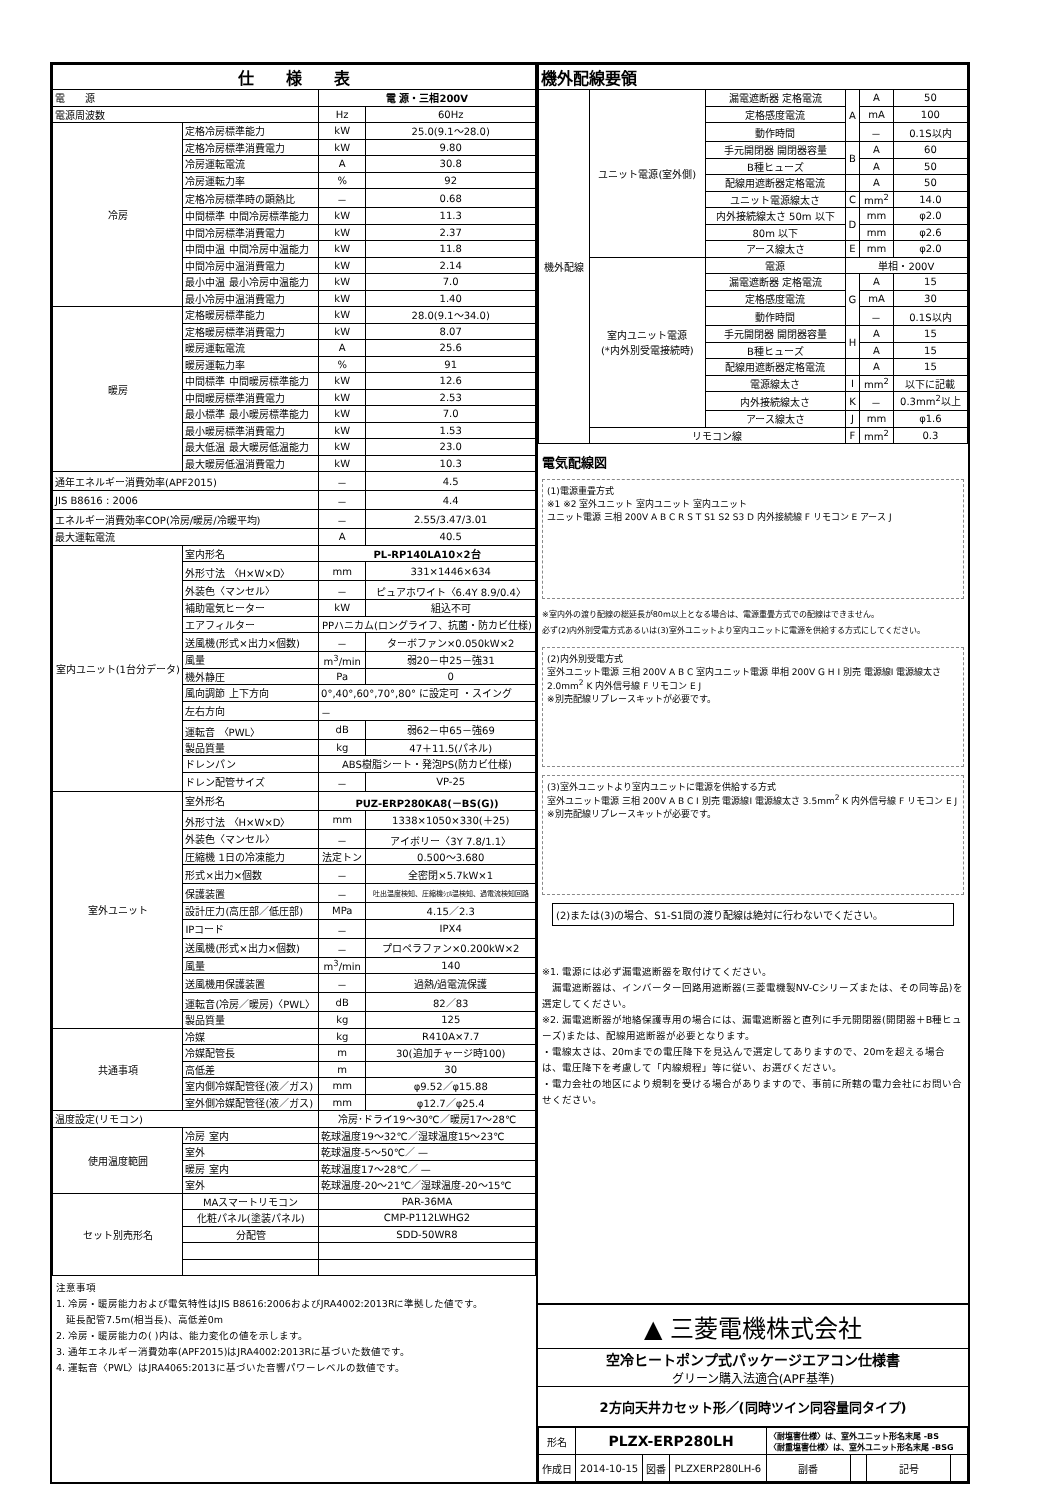| 仕 様 表 | | | |
| --- | --- | --- | --- |
| 電 源 | | 電 源・三相200V | |
| 電源周波数 | | Hz | 60Hz |
| 冷房 | 定格冷房標準能力 | kW | 25.0(9.1～28.0) |
| | 定格冷房標準消費電力 | kW | 9.80 |
| | 冷房運転電流 | A | 30.8 |
| | 冷房運転力率 | % | 92 |
| | 定格冷房標準時の顕熱比 | － | 0.68 |
| | 中間標準 中間冷房標準能力 | kW | 11.3 |
| | 中間冷房標準消費電力 | kW | 2.37 |
| | 中間中温 中間冷房中温能力 | kW | 11.8 |
| | 中間冷房中温消費電力 | kW | 2.14 |
| | 最小中温 最小冷房中温能力 | kW | 7.0 |
| | 最小冷房中温消費電力 | kW | 1.40 |
| 暖房 | 定格暖房標準能力 | kW | 28.0(9.1～34.0) |
| | 定格暖房標準消費電力 | kW | 8.07 |
| | 暖房運転電流 | A | 25.6 |
| | 暖房運転力率 | % | 91 |
| | 中間標準 中間暖房標準能力 | kW | 12.6 |
| | 中間暖房標準消費電力 | kW | 2.53 |
| | 最小標準 最小暖房標準能力 | kW | 7.0 |
| | 最小暖房標準消費電力 | kW | 1.53 |
| | 最大低温 最大暖房低温能力 | kW | 23.0 |
| | 最大暖房低温消費電力 | kW | 10.3 |
| 通年エネルギー消費効率(APF2015) | | － | 4.5 |
| JIS B8616 : 2006 | | － | 4.4 |
| エネルギー消費効率COP(冷房/暖房/冷暖平均) | | － | 2.55/3.47/3.01 |
| 最大運転電流 | | A | 40.5 |
| 室内ユニット(1台分データ) | 室内形名 | PL-RP140LA10×2台 | |
| | 外形寸法 〈H×W×D〉 | mm | 331×1446×634 |
| | 外装色〈マンセル〉 | － | ピュアホワイト〈6.4Y 8.9/0.4〉 |
| | 補助電気ヒーター | kW | 組込不可 |
| | エアフィルター | PPハニカム(ロングライフ、抗菌・防カビ仕様) | |
| | 送風機(形式×出力×個数) | － | ターボファン×0.050kW×2 |
| | 風量 | m<sup>3</sup>/min | 弱20－中25－強31 |
| | 機外静圧 | Pa | 0 |
| | 風向調節 上下方向 | 0°,40°,60°,70°,80° に設定可 ・スイング | |
| | 左右方向 | － | |
| | 運転音 〈PWL〉 | dB | 弱62－中65－強69 |
| | 製品質量 | kg | 47＋11.5(パネル) |
| | ドレンパン | ABS樹脂シート・発泡PS(防カビ仕様) | |
| | ドレン配管サイズ | － | VP-25 |
| 室外ユニット | 室外形名 | PUZ-ERP280KA8(－BS(G)) | |
| | 外形寸法 〈H×W×D〉 | mm | 1338×1050×330(＋25) |
| | 外装色〈マンセル〉 | － | アイボリー〈3Y 7.8/1.1〉 |
| | 圧縮機 1日の冷凍能力 | 法定トン | 0.500～3.680 |
| | 形式×出力×個数 | － | 全密閉×5.7kW×1 |
| | 保護装置 | － | 吐出温度検知、圧縮機ｼｪﾙ温検知、過電流検知回路 |
| | 設計圧力(高圧部／低圧部) | MPa | 4.15／2.3 |
| | IPコード | － | IPX4 |
| | 送風機(形式×出力×個数) | － | プロペラファン×0.200kW×2 |
| | 風量 | m<sup>3</sup>/min | 140 |
| | 送風機用保護装置 | － | 過熱/過電流保護 |
| | 運転音(冷房／暖房)〈PWL〉 | dB | 82／83 |
| | 製品質量 | kg | 125 |
| 共通事項 | 冷媒 | kg | R410A×7.7 |
| | 冷媒配管長 | m | 30(追加チャージ時100) |
| | 高低差 | m | 30 |
| | 室内側冷媒配管径(液／ガス) | mm | φ9.52／φ15.88 |
| | 室外側冷媒配管径(液／ガス) | mm | φ12.7／φ25.4 |
| 温度設定(リモコン) | | 冷房･ドライ19～30℃／暖房17～28℃ | |
| 使用温度範囲 | 冷房 室内 | 乾球温度19～32℃／湿球温度15～23℃ | |
| | 室外 | 乾球温度-5～50℃／ — | |
| | 暖房 室内 | 乾球温度17～28℃／ — | |
| | 室外 | 乾球温度-20～21℃／湿球温度-20～15℃ | |
| セット別売形名 | MAスマートリモコン | PAR-36MA | |
| | 化粧パネル(塗装パネル) | CMP-P112LWHG2 | |
| | 分配管 | SDD-50WR8 | |
注意事項
1. 冷房・暖房能力および電気特性はJIS B8616:2006およびJRA4002:2013Rに準拠した値です。
　延長配管7.5m(相当長)、高低差0m
2. 冷房・暖房能力の( )内は、能力変化の値を示します。
3. 通年エネルギー消費効率(APF2015)はJRA4002:2013Rに基づいた数値です。
4. 運転音〈PWL〉はJRA4065:2013に基づいた音響パワーレベルの数値です。
| 機外配線要領 | | | | | |
| --- | --- | --- | --- | --- | --- |
| 機外配線 | ユニット電源(室外側) | 漏電遮断器 定格電流 | A | A | 50 |
| | | 定格感度電流 | | mA | 100 |
| | | 動作時間 | | － | 0.1S以内 |
| | | 手元開閉器 開閉器容量 | B | A | 60 |
| | | B種ヒューズ | | A | 50 |
| | | 配線用遮断器定格電流 | | A | 50 |
| | | ユニット電源線太さ | C | mm<sup>2</sup> | 14.0 |
| | | 内外接続線太さ 50m 以下 | D | mm | φ2.0 |
| | | 80m 以下 | | mm | φ2.6 |
| | | アース線太さ | E | mm | φ2.0 |
| | 室内ユニット電源 (*内外別受電接続時) | 電源 | 単相・200V | | |
| | | 漏電遮断器 定格電流 | G | A | 15 |
| | | 定格感度電流 | | mA | 30 |
| | | 動作時間 | | － | 0.1S以内 |
| | | 手元開閉器 開閉器容量 | H | A | 15 |
| | | B種ヒューズ | | A | 15 |
| | | 配線用遮断器定格電流 | | A | 15 |
| | | 電源線太さ | I | mm<sup>2</sup> | 以下に記載 |
| | | 内外接続線太さ | K | － | 0.3mm<sup>2</sup>以上 |
| | | アース線太さ | J | mm | φ1.6 |
| | リモコン線 | | F | mm<sup>2</sup> | 0.3 |
電気配線図
(1)電源重畳方式
※1 ※2 室外ユニット 室内ユニット 室内ユニット
ユニット電源 三相 200V A B C R S T S1 S2 S3 D 内外接続線 F リモコン E アース J
※室内外の渡り配線の総延長が80m以上となる場合は、電源重畳方式での配線はできません。
必ず(2)内外別受電方式あるいは(3)室外ユニットより室内ユニットに電源を供給する方式にしてください。
(2)内外別受電方式
室外ユニット電源 三相 200V A B C 室内ユニット電源 単相 200V G H I 別売 電源線I 電源線太さ 2.0mm<sup>2</sup> K 内外信号線 F リモコン E J
※別売配線リプレースキットが必要です。
(3)室外ユニットより室内ユニットに電源を供給する方式
室外ユニット電源 三相 200V A B C I 別売 電源線I 電源線太さ 3.5mm<sup>2</sup> K 内外信号線 F リモコン E J
※別売配線リプレースキットが必要です。
(2)または(3)の場合、S1-S1間の渡り配線は絶対に行わないでください。
※1. 電源には必ず漏電遮断器を取付けてください。
　漏電遮断器は、インバーター回路用遮断器(三菱電機製NV-Cシリーズまたは、その同等品)を選定してください。
※2. 漏電遮断器が地絡保護専用の場合には、漏電遮断器と直列に手元開閉器(開閉器＋B種ヒューズ)または、配線用遮断器が必要となります。
・電線太さは、20mまでの電圧降下を見込んで選定してありますので、20mを超える場合は、電圧降下を考慮して「内線規程」等に従い、お選びください。
・電力会社の地区により規制を受ける場合がありますので、事前に所轄の電力会社にお問い合せください。
▲ 三菱電機株式会社
空冷ヒートポンプ式パッケージエアコン仕様書
グリーン購入法適合(APF基準)
2方向天井カセット形／(同時ツイン同容量同タイプ)
| 形名 | PLZX-ERP280LH | | | 〈耐塩害仕様〉は、室外ユニット形名末尾 -BS 〈耐重塩害仕様〉は、室外ユニット形名末尾 -BSG | | | |
| 作成日 | 2014-10-15 | 図番 | PLZXERP280LH-6 | 副番 | | 記号 | |